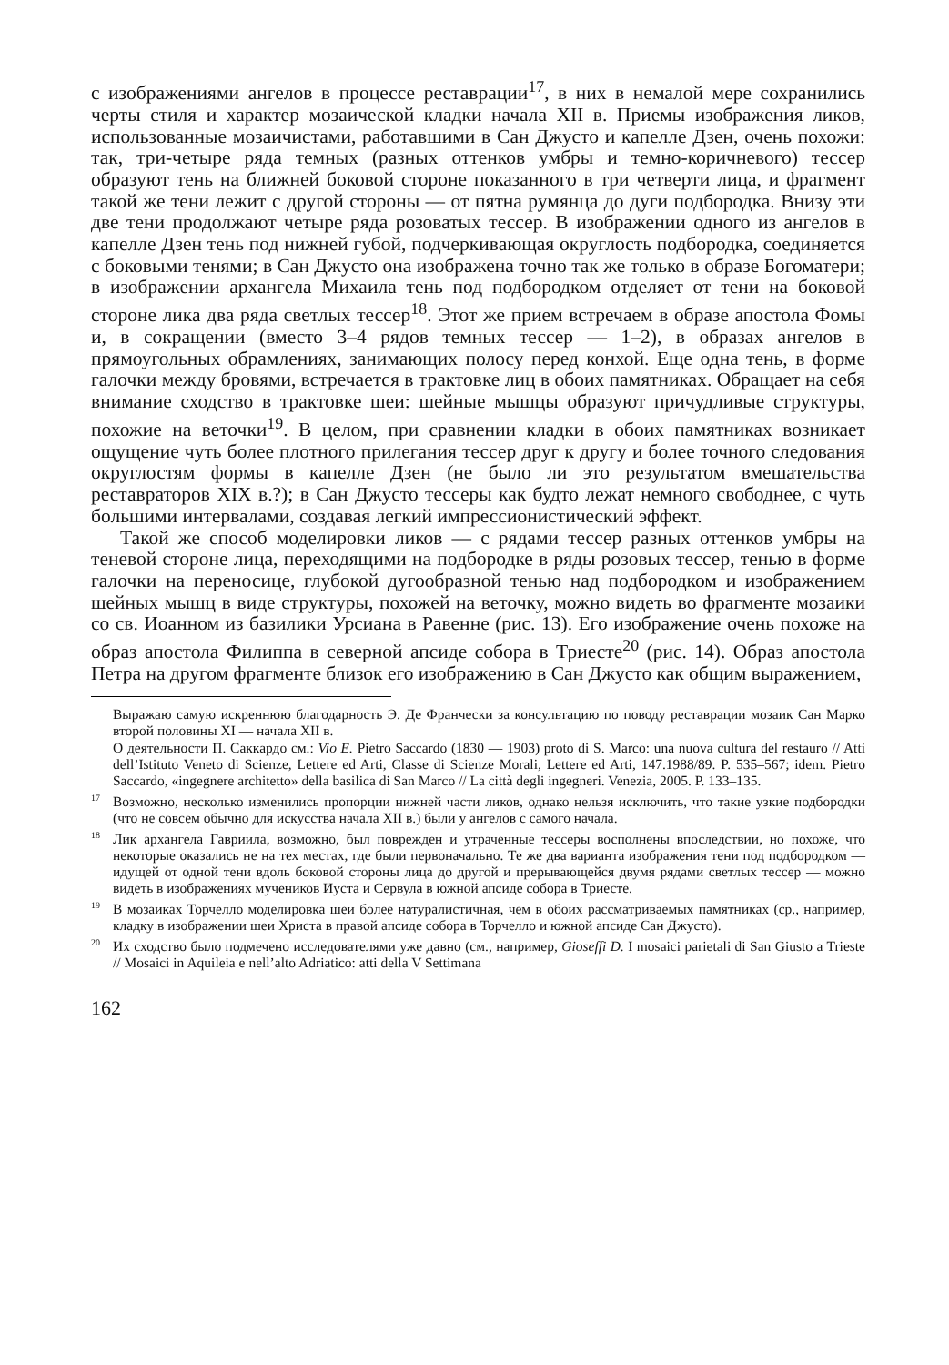с изображениями ангелов в процессе реставрации<sup>17</sup>, в них в немалой мере сохранились черты стиля и характер мозаической кладки начала XII в. Приемы изображения ликов, использованные мозаичистами, работавшими в Сан Джусто и капелле Дзен, очень похожи: так, три-четыре ряда темных (разных оттенков умбры и темно-коричневого) тессер образуют тень на ближней боковой стороне показанного в три четверти лица, и фрагмент такой же тени лежит с другой стороны — от пятна румянца до дуги подбородка. Внизу эти две тени продолжают четыре ряда розоватых тессер. В изображении одного из ангелов в капелле Дзен тень под нижней губой, подчеркивающая округлость подбородка, соединяется с боковыми тенями; в Сан Джусто она изображена точно так же только в образе Богоматери; в изображении архангела Михаила тень под подбородком отделяет от тени на боковой стороне лика два ряда светлых тессер<sup>18</sup>. Этот же прием встречаем в образе апостола Фомы и, в сокращении (вместо 3–4 рядов темных тессер — 1–2), в образах ангелов в прямоугольных обрамлениях, занимающих полосу перед конхой. Еще одна тень, в форме галочки между бровями, встречается в трактовке лиц в обоих памятниках. Обращает на себя внимание сходство в трактовке шеи: шейные мышцы образуют причудливые структуры, похожие на веточки<sup>19</sup>. В целом, при сравнении кладки в обоих памятниках возникает ощущение чуть более плотного прилегания тессер друг к другу и более точного следования округлостям формы в капелле Дзен (не было ли это результатом вмешательства реставраторов XIX в.?); в Сан Джусто тессеры как будто лежат немного свободнее, с чуть большими интервалами, создавая легкий импрессионистический эффект.
Такой же способ моделировки ликов — с рядами тессер разных оттенков умбры на теневой стороне лица, переходящими на подбородке в ряды розовых тессер, тенью в форме галочки на переносице, глубокой дугообразной тенью над подбородком и изображением шейных мышц в виде структуры, похожей на веточку, можно видеть во фрагменте мозаики со св. Иоанном из базилики Урсиана в Равенне (рис. 13). Его изображение очень похоже на образ апостола Филиппа в северной апсиде собора в Триесте<sup>20</sup> (рис. 14). Образ апостола Петра на другом фрагменте близок его изображению в Сан Джусто как общим выражением,
Выражаю самую искреннюю благодарность Э. Де Франчески за консультацию по поводу реставрации мозаик Сан Марко второй половины XI — начала XII в.
О деятельности П. Саккардо см.: Vio E. Pietro Saccardo (1830 — 1903) proto di S. Marco: una nuova cultura del restauro // Atti dell’Istituto Veneto di Scienze, Lettere ed Arti, Classe di Scienze Morali, Lettere ed Arti, 147.1988/89. P. 535–567; idem. Pietro Saccardo, «ingegnere architetto» della basilica di San Marco // La città degli ingegneri. Venezia, 2005. P. 133–135.
<sup>17</sup> Возможно, несколько изменились пропорции нижней части ликов, однако нельзя исключить, что такие узкие подбородки (что не совсем обычно для искусства начала XII в.) были у ангелов с самого начала.
<sup>18</sup> Лик архангела Гавриила, возможно, был поврежден и утраченные тессеры восполнены впоследствии, но похоже, что некоторые оказались не на тех местах, где были первоначально. Те же два варианта изображения тени под подбородком — идущей от одной тени вдоль боковой стороны лица до другой и прерывающейся двумя рядами светлых тессер — можно видеть в изображениях мучеников Иуста и Сервула в южной апсиде собора в Триесте.
<sup>19</sup> В мозаиках Торчелло моделировка шеи более натуралистичная, чем в обоих рассматриваемых памятниках (ср., например, кладку в изображении шеи Христа в правой апсиде собора в Торчелло и южной апсиде Сан Джусто).
<sup>20</sup> Их сходство было подмечено исследователями уже давно (см., например, Gioseffi D. I mosaici parietali di San Giusto a Trieste // Mosaici in Aquileia e nell’alto Adriatico: atti della V Settimana
162